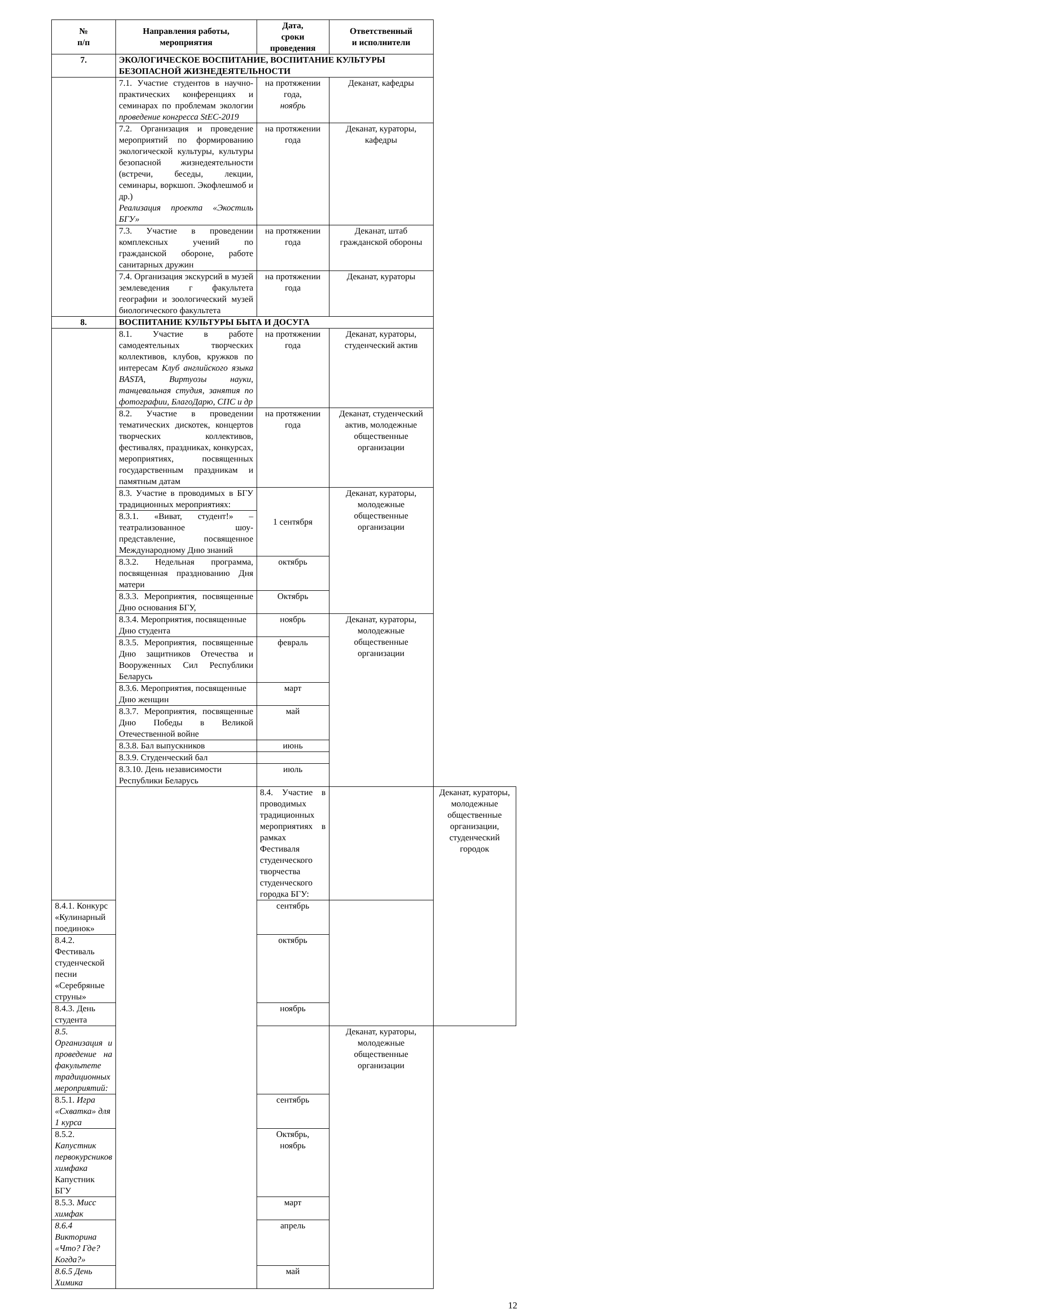| № п/п | Направления работы, мероприятия | Дата, сроки проведения | Ответственный и исполнители | |
| --- | --- | --- | --- | --- |
| 7. | ЭКОЛОГИЧЕСКОЕ ВОСПИТАНИЕ, ВОСПИТАНИЕ КУЛЬТУРЫ БЕЗОПАСНОЙ ЖИЗНЕДЕЯТЕЛЬНОСТИ | | | |
| | 7.1. Участие студентов в научно-практических конференциях и семинарах по проблемам экологии проведение конгресса StEC-2019 | на протяжении года, ноябрь | Деканат, кафедры | |
| | 7.2. Организация и проведение мероприятий по формированию экологической культуры, культуры безопасной жизнедеятельности (встречи, беседы, лекции, семинары, воркшоп. Экофлешмоб и др.) Реализация проекта «Экостиль БГУ» | на протяжении года | Деканат, кураторы, кафедры | |
| | 7.3. Участие в проведении комплексных учений по гражданской обороне, работе санитарных дружин | на протяжении года | Деканат, штаб гражданской обороны | |
| | 7.4. Организация экскурсий в музей землеведения г факультета географии и зоологический музей биологического факультета | на протяжении года | Деканат, кураторы | |
| 8. | ВОСПИТАНИЕ КУЛЬТУРЫ БЫТА И ДОСУГА | | | |
| | 8.1. Участие в работе самодеятельных творческих коллективов, клубов, кружков по интересам Клуб английского языка BASTA, Виртуозы науки, танцевальная студия, занятия по фотографии, БлагоДарю, СПС и др | на протяжении года | Деканат, кураторы, студенческий актив | |
| | 8.2. Участие в проведении тематических дискотек, концертов творческих коллективов, фестивалях, праздниках, конкурсах, мероприятиях, посвященных государственным праздникам и памятным датам | на протяжении года | Деканат, студенческий актив, молодежные общественные организации | |
| | 8.3. Участие в проводимых в БГУ традиционных мероприятиях: | 1 сентября | Деканат, кураторы, молодежные общественные организации | |
| | 8.3.1. «Виват, студент!» – театрализованное шоу-представление, посвященное Международному Дню знаний | | | |
| | 8.3.2. Недельная программа, посвященная празднованию Дня матери | октябрь | | |
| | 8.3.3. Мероприятия, посвященные Дню основания БГУ, | Октябрь | | |
| | 8.3.4. Мероприятия, посвященные Дню студента | ноябрь | Деканат, кураторы, молодежные общественные организации | |
| | 8.3.5. Мероприятия, посвященные Дню защитников Отечества и Вооруженных Сил Республики Беларусь | февраль | | |
| | 8.3.6. Мероприятия, посвященные Дню женщин | март | | |
| | 8.3.7. Мероприятия, посвященные Дню Победы в Великой Отечественной войне | май | | |
| | 8.3.8. Бал выпускников | июнь | | |
| | 8.3.9. Студенческий бал | | | |
| | 8.3.10. День независимости Республики Беларусь | июль | | |
| | | 8.4. Участие в проводимых традиционных мероприятиях в рамках Фестиваля студенческого творчества студенческого городка БГУ: | | Деканат, кураторы, молодежные общественные организации, студенческий городок |
| 8.4.1. Конкурс «Кулинарный поединок» | | сентябрь | | |
| 8.4.2. Фестиваль студенческой песни «Серебряные струны» | | октябрь | | |
| 8.4.3. День студента | | ноябрь | | |
| 8.5. Организация и проведение на факультете традиционных мероприятий: | | | Деканат, кураторы, молодежные общественные организации | |
| 8.5.1. Игра «Схватка» для 1 курса | | сентябрь | | |
| 8.5.2. Капустник первокурсников химфака Капустник БГУ | | Октябрь, ноябрь | | |
| 8.5.3. Мисс химфак | | март | | |
| 8.6.4 Викторина «Что? Где? Когда?» | | апрель | | |
| 8.6.5 День Химика | | май | | |
12